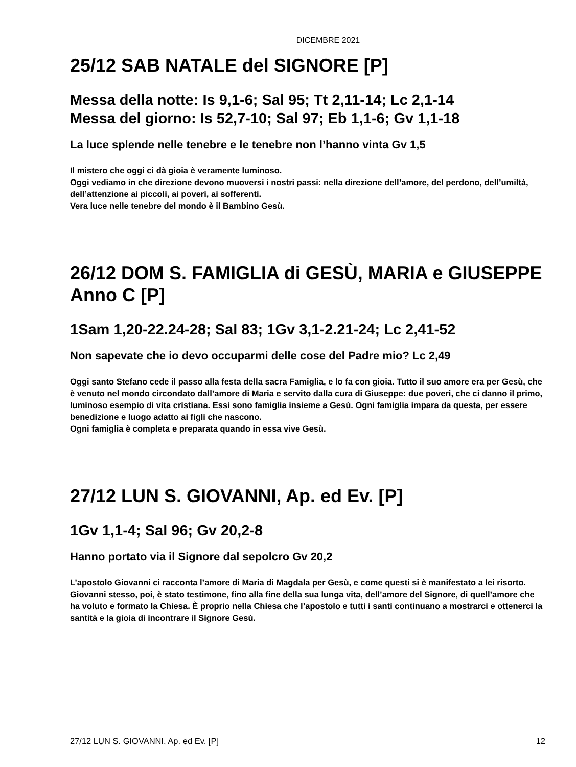DICEMBRE 2021
25/12 SAB NATALE del SIGNORE [P]
Messa della notte: Is 9,1-6; Sal 95; Tt 2,11-14; Lc 2,1-14
Messa del giorno: Is 52,7-10; Sal 97; Eb 1,1-6; Gv 1,1-18
La luce splende nelle tenebre e le tenebre non l’hanno vinta Gv 1,5
Il mistero che oggi ci dà gioia è veramente luminoso.
Oggi vediamo in che direzione devono muoversi i nostri passi: nella direzione dell’amore, del perdono, dell’umiltà, dell’attenzione ai piccoli, ai poveri, ai sofferenti.
Vera luce nelle tenebre del mondo è il Bambino Gesù.
26/12 DOM S. FAMIGLIA di GESÙ, MARIA e GIUSEPPE Anno C [P]
1Sam 1,20-22.24-28; Sal 83; 1Gv 3,1-2.21-24; Lc 2,41-52
Non sapevate che io devo occuparmi delle cose del Padre mio? Lc 2,49
Oggi santo Stefano cede il passo alla festa della sacra Famiglia, e lo fa con gioia. Tutto il suo amore era per Gesù, che è venuto nel mondo circondato dall’amore di Maria e servito dalla cura di Giuseppe: due poveri, che ci danno il primo, luminoso esempio di vita cristiana. Essi sono famiglia insieme a Gesù. Ogni famiglia impara da questa, per essere benedizione e luogo adatto ai figli che nascono.
Ogni famiglia è completa e preparata quando in essa vive Gesù.
27/12 LUN S. GIOVANNI, Ap. ed Ev. [P]
1Gv 1,1-4; Sal 96; Gv 20,2-8
Hanno portato via il Signore dal sepolcro Gv 20,2
L’apostolo Giovanni ci racconta l’amore di Maria di Magdala per Gesù, e come questi si è manifestato a lei risorto. Giovanni stesso, poi, è stato testimone, fino alla fine della sua lunga vita, dell’amore del Signore, di quell’amore che ha voluto e formato la Chiesa. È proprio nella Chiesa che l’apostolo e tutti i santi continuano a mostrarci e ottenerci la santità e la gioia di incontrare il Signore Gesù.
27/12 LUN S. GIOVANNI, Ap. ed Ev. [P] 12